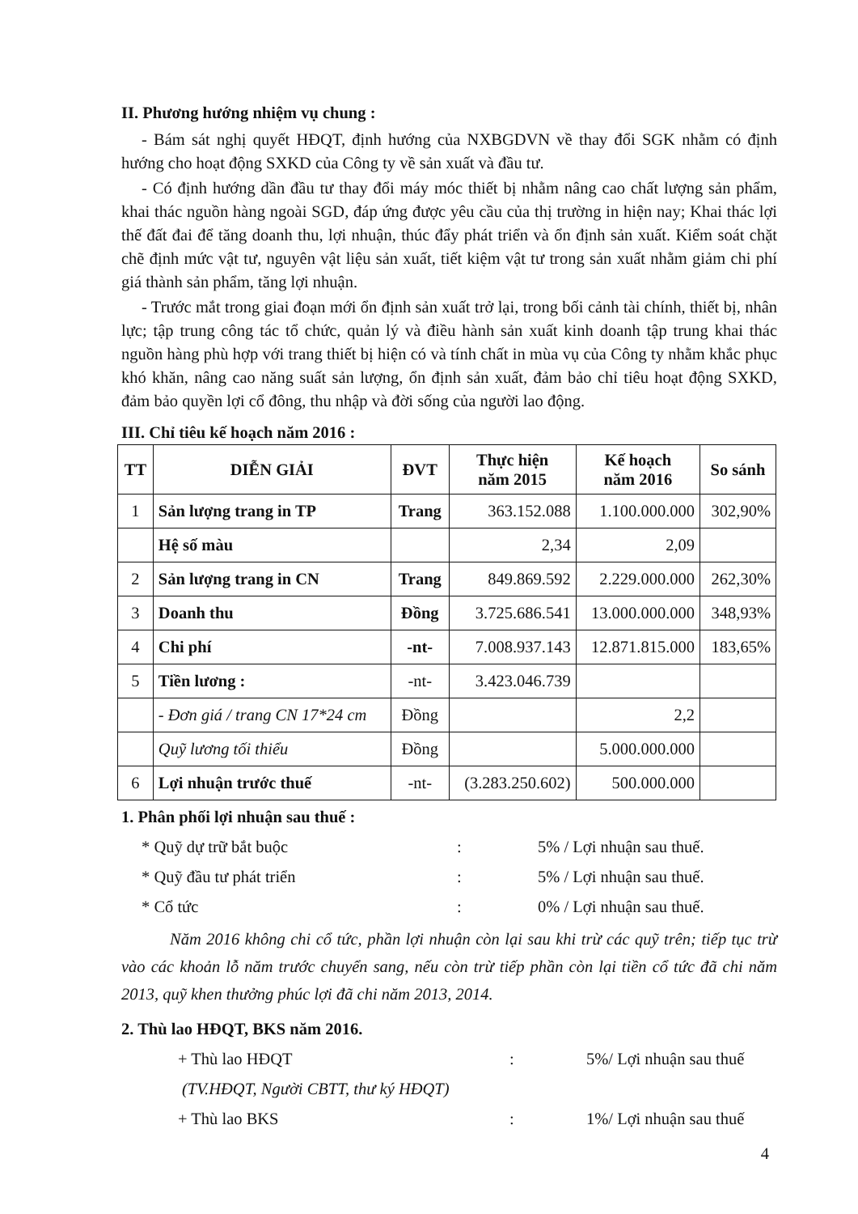II. Phương hướng nhiệm vụ chung :
- Bám sát nghị quyết HĐQT, định hướng của NXBGDVN về thay đổi SGK nhằm có định hướng cho hoạt động SXKD của Công ty về sản xuất và đầu tư.
- Có định hướng dần đầu tư thay đổi máy móc thiết bị nhằm nâng cao chất lượng sản phẩm, khai thác nguồn hàng ngoài SGD, đáp ứng được yêu cầu của thị trường in hiện nay; Khai thác lợi thế đất đai để tăng doanh thu, lợi nhuận, thúc đẩy phát triển và ổn định sản xuất. Kiểm soát chặt chẽ định mức vật tư, nguyên vật liệu sản xuất, tiết kiệm vật tư trong sản xuất nhằm giảm chi phí giá thành sản phẩm, tăng lợi nhuận.
- Trước mắt trong giai đoạn mới ổn định sản xuất trở lại, trong bối cảnh tài chính, thiết bị, nhân lực; tập trung công tác tổ chức, quản lý và điều hành sản xuất kinh doanh tập trung khai thác nguồn hàng phù hợp với trang thiết bị hiện có và tính chất in mùa vụ của Công ty nhằm khắc phục khó khăn, nâng cao năng suất sản lượng, ổn định sản xuất, đảm bảo chỉ tiêu hoạt động SXKD, đảm bảo quyền lợi cổ đông, thu nhập và đời sống của người lao động.
III. Chỉ tiêu kế hoạch năm 2016 :
| TT | DIỄN GIẢI | ĐVT | Thực hiện năm 2015 | Kế hoạch năm 2016 | So sánh |
| --- | --- | --- | --- | --- | --- |
| 1 | Sản lượng trang in TP | Trang | 363.152.088 | 1.100.000.000 | 302,90% |
| | Hệ số màu | | 2,34 | 2,09 | |
| 2 | Sản lượng trang in CN | Trang | 849.869.592 | 2.229.000.000 | 262,30% |
| 3 | Doanh thu | Đồng | 3.725.686.541 | 13.000.000.000 | 348,93% |
| 4 | Chi phí | -nt- | 7.008.937.143 | 12.871.815.000 | 183,65% |
| 5 | Tiền lương : | -nt- | 3.423.046.739 | | |
| | - Đơn giá / trang CN 17*24 cm | Đồng | | 2,2 | |
| | Quỹ lương tối thiểu | Đồng | | 5.000.000.000 | |
| 6 | Lợi nhuận trước thuế | -nt- | (3.283.250.602) | 500.000.000 | |
1. Phân phối lợi nhuận sau thuế :
* Quỹ dự trữ bắt buộc: 5% / Lợi nhuận sau thuế.
* Quỹ đầu tư phát triển: 5% / Lợi nhuận sau thuế.
* Cổ tức: 0% / Lợi nhuận sau thuế.
Năm 2016 không chi cổ tức, phần lợi nhuận còn lại sau khi trừ các quỹ trên; tiếp tục trừ vào các khoản lỗ năm trước chuyển sang, nếu còn trừ tiếp phần còn lại tiền cổ tức đã chi năm 2013, quỹ khen thưởng phúc lợi đã chi năm 2013, 2014.
2. Thù lao HĐQT, BKS năm 2016.
+ Thù lao HĐQT: 5%/ Lợi nhuận sau thuế
(TV.HĐQT, Người CBTT, thư ký HĐQT)
+ Thù lao BKS: 1%/ Lợi nhuận sau thuế
4